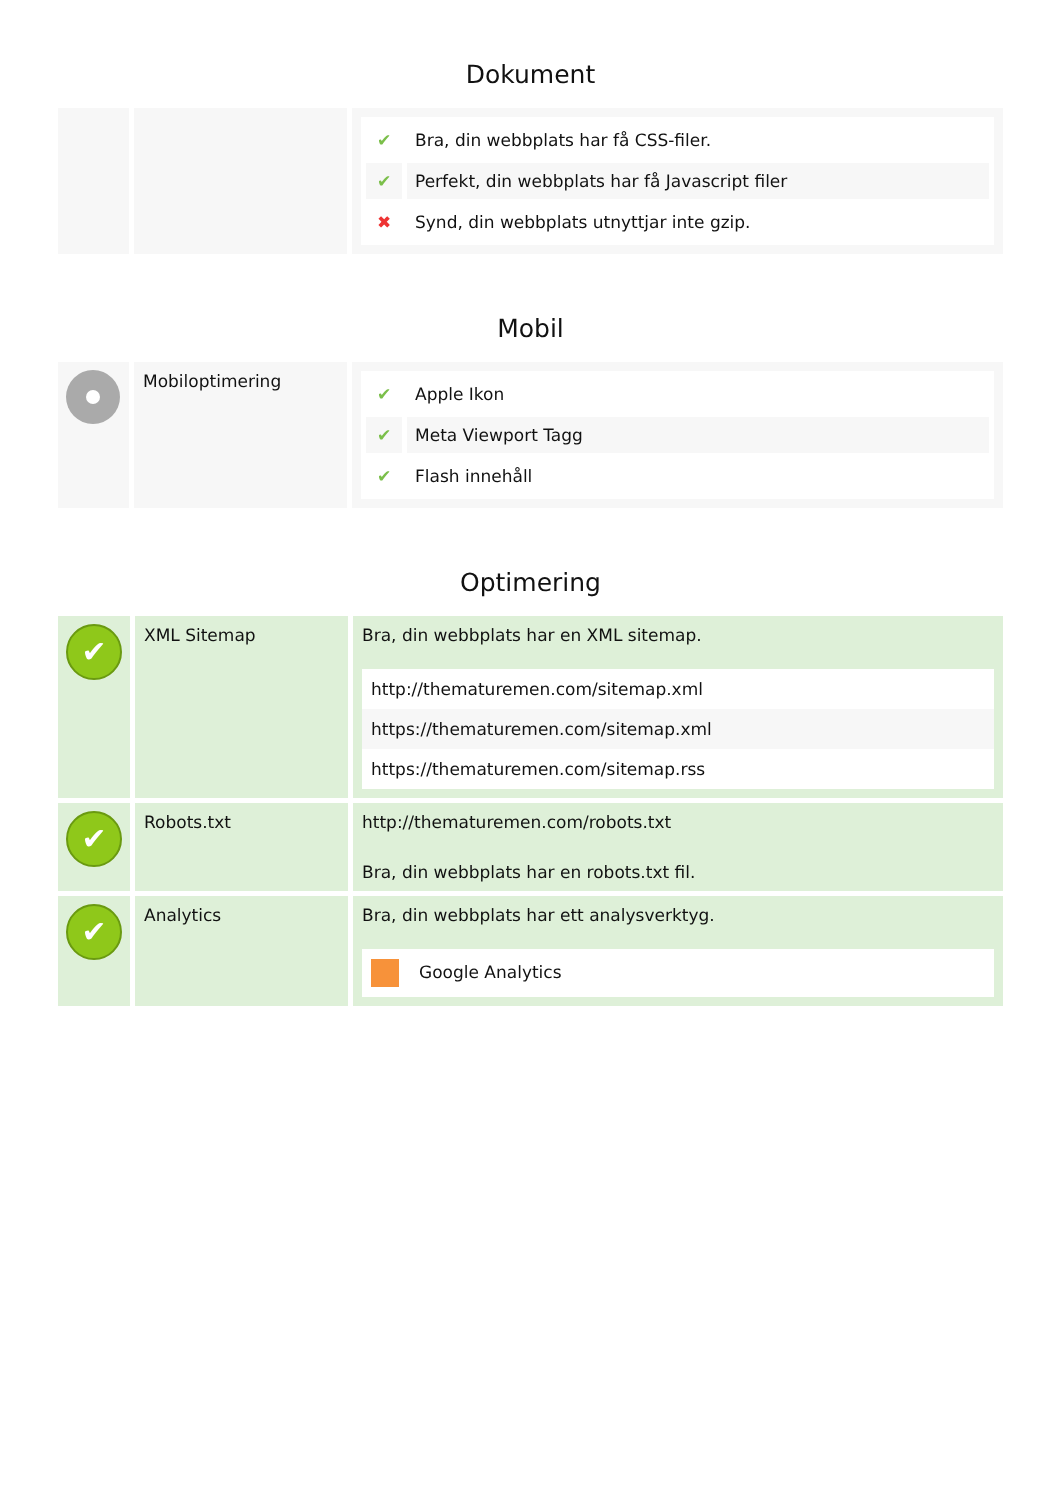Dokument
| | | / ✔ / Bra, din webbplats har få CSS-filer. / / ✔ / Perfekt, din webbplats har få Javascript filer / / ✖ / Synd, din webbplats utnyttjar inte gzip. / |
Mobil
| | Mobiloptimering | / ✔ / Apple Ikon / / ✔ / Meta Viewport Tagg / / ✔ / Flash innehåll / |
Optimering
| ✔ | XML Sitemap | Bra, din webbplats har en XML sitemap. http://thematuremen.com/sitemap.xml https://thematuremen.com/sitemap.xml https://thematuremen.com/sitemap.rss |
| ✔ | Robots.txt | http://thematuremen.com/robots.txt Bra, din webbplats har en robots.txt fil. |
| ✔ | Analytics | Bra, din webbplats har ett analysverktyg. Google Analytics |